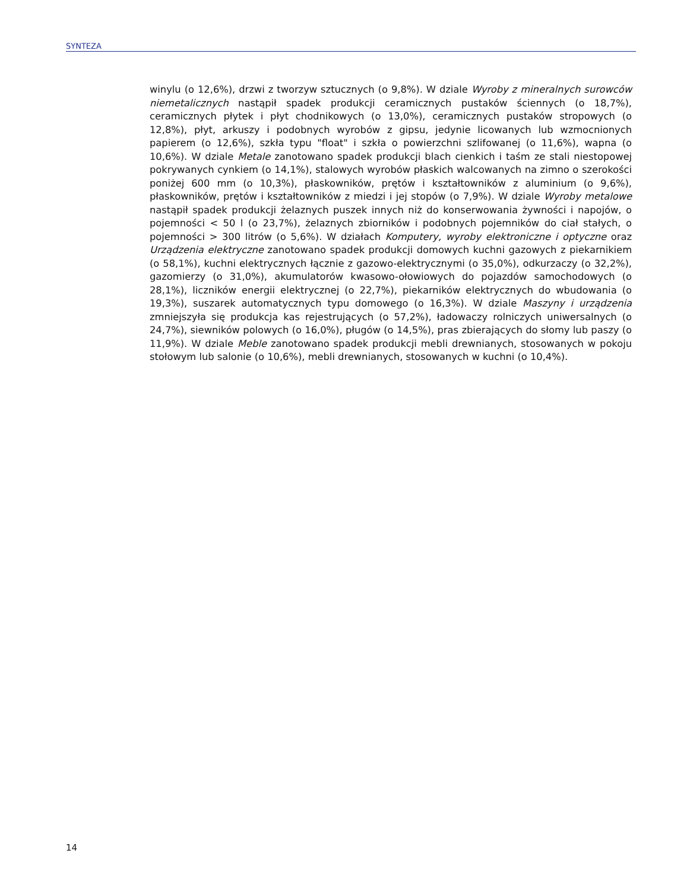SYNTEZA
winylu (o 12,6%), drzwi z tworzyw sztucznych (o 9,8%). W dziale Wyroby z mineralnych surowców niemetalicznych nastąpił spadek produkcji ceramicznych pustaków ściennych (o 18,7%), ceramicznych płytek i płyt chodnikowych (o 13,0%), ceramicznych pustaków stropowych (o 12,8%), płyt, arkuszy i podobnych wyrobów z gipsu, jedynie licowanych lub wzmocnionych papierem (o 12,6%), szkła typu "float" i szkła o powierzchni szlifowanej (o 11,6%), wapna (o 10,6%). W dziale Metale zanotowano spadek produkcji blach cienkich i taśm ze stali niestopowej pokrywanych cynkiem (o 14,1%), stalowych wyrobów płaskich walcowanych na zimno o szerokości poniżej 600 mm (o 10,3%), płaskowników, prętów i kształtowników z aluminium (o 9,6%), płaskowników, prętów i kształtowników z miedzi i jej stopów (o 7,9%). W dziale Wyroby metalowe nastąpił spadek produkcji żelaznych puszek innych niż do konserwowania żywności i napojów, o pojemności < 50 l (o 23,7%), żelaznych zbiorników i podobnych pojemników do ciał stałych, o pojemności > 300 litrów (o 5,6%). W działach Komputery, wyroby elektroniczne i optyczne oraz Urządzenia elektryczne zanotowano spadek produkcji domowych kuchni gazowych z piekarnikiem (o 58,1%), kuchni elektrycznych łącznie z gazowo-elektrycznymi (o 35,0%), odkurzaczy (o 32,2%), gazomierzy (o 31,0%), akumulatorów kwasowo-ołowiowych do pojazdów samochodowych (o 28,1%), liczników energii elektrycznej (o 22,7%), piekarników elektrycznych do wbudowania (o 19,3%), suszarek automatycznych typu domowego (o 16,3%). W dziale Maszyny i urządzenia zmniejszyła się produkcja kas rejestrujących (o 57,2%), ładowaczy rolniczych uniwersalnych (o 24,7%), siewników polowych (o 16,0%), pługów (o 14,5%), pras zbierających do słomy lub paszy (o 11,9%). W dziale Meble zanotowano spadek produkcji mebli drewnianych, stosowanych w pokoju stołowym lub salonie (o 10,6%), mebli drewnianych, stosowanych w kuchni (o 10,4%).
14